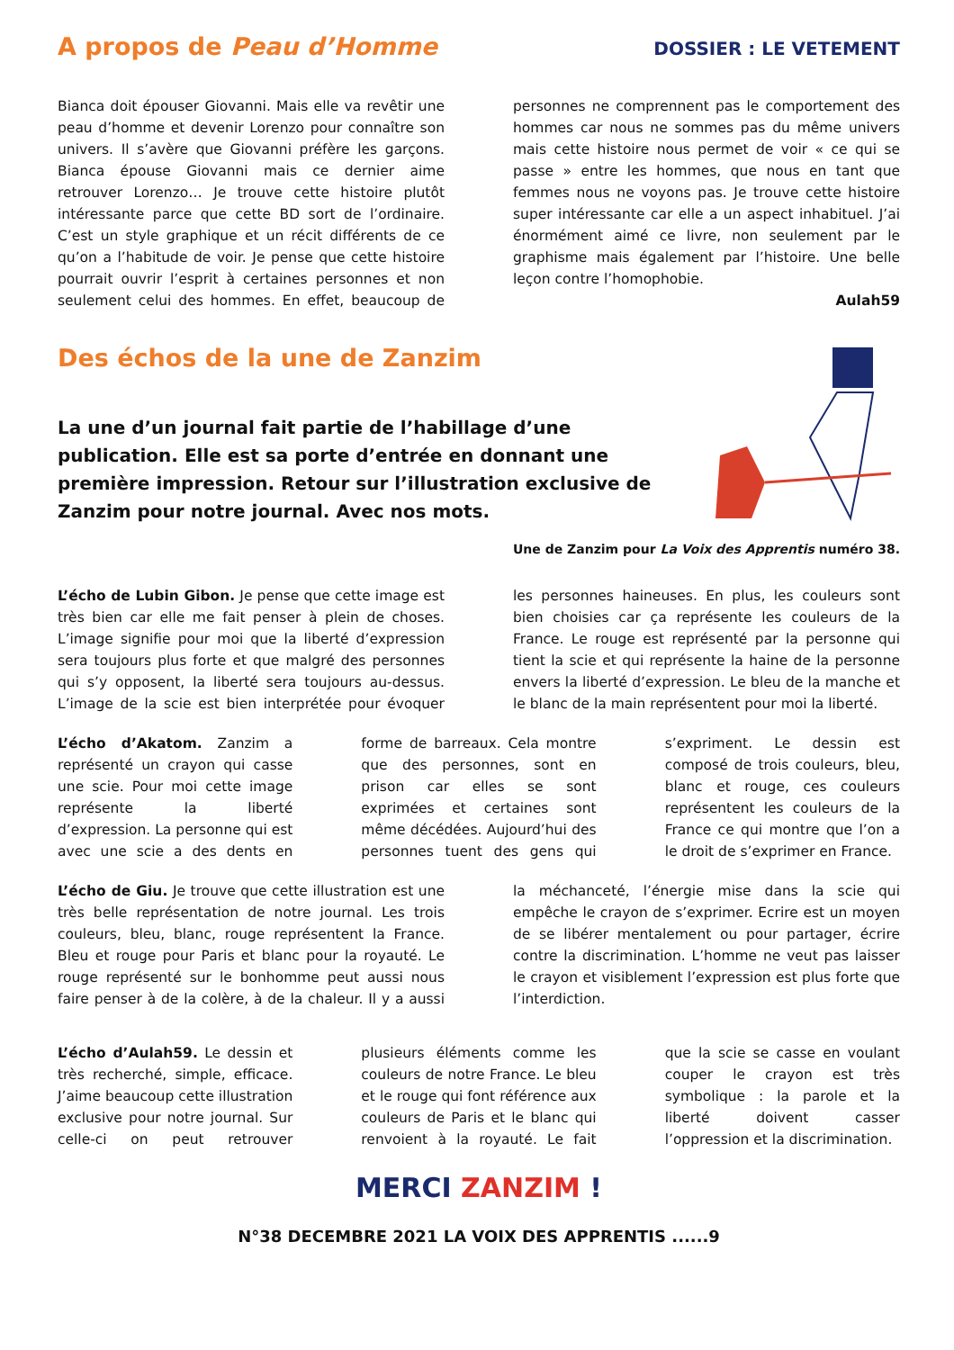A propos de Peau d’Homme
DOSSIER : LE VETEMENT
Bianca doit épouser Giovanni. Mais elle va revêtir une peau d’homme et devenir Lorenzo pour connaître son univers. Il s’avère que Giovanni préfère les garçons. Bianca épouse Giovanni mais ce dernier aime retrouver Lorenzo… Je trouve cette histoire plutôt intéressante parce que cette BD sort de l’ordinaire. C’est un style graphique et un récit différents de ce qu’on a l’habitude de voir. Je pense que cette histoire pourrait ouvrir l’esprit à certaines personnes et non seulement celui des hommes. En effet, beaucoup de personnes ne comprennent pas le comportement des hommes car nous ne sommes pas du même univers mais cette histoire nous permet de voir « ce qui se passe » entre les hommes, que nous en tant que femmes nous ne voyons pas. Je trouve cette histoire super intéressante car elle a un aspect inhabituel. J’ai énormément aimé ce livre, non seulement par le graphisme mais également par l’histoire. Une belle leçon contre l’homophobie.
Aulah59
Des échos de la une de Zanzim
La une d’un journal fait partie de l’habillage d’une publication. Elle est sa porte d’entrée en donnant une première impression. Retour sur l’illustration exclusive de Zanzim pour notre journal. Avec nos mots.
Une de Zanzim pour La Voix des Apprentis numéro 38.
L’écho de Lubin Gibon. Je pense que cette image est très bien car elle me fait penser à plein de choses. L’image signifie pour moi que la liberté d’expression sera toujours plus forte et que malgré des personnes qui s’y opposent, la liberté sera toujours au-dessus. L’image de la scie est bien interprétée pour évoquer les personnes haineuses. En plus, les couleurs sont bien choisies car ça représente les couleurs de la France. Le rouge est représenté par la personne qui tient la scie et qui représente la haine de la personne envers la liberté d’expression. Le bleu de la manche et le blanc de la main représentent pour moi la liberté.
L’écho d’Akatom. Zanzim a représenté un crayon qui casse une scie. Pour moi cette image représente la liberté d’expression. La personne qui est avec une scie a des dents en forme de barreaux. Cela montre que des personnes, sont en prison car elles se sont exprimées et certaines sont même décédées. Aujourd’hui des personnes tuent des gens qui s’expriment. Le dessin est composé de trois couleurs, bleu, blanc et rouge, ces couleurs représentent les couleurs de la France ce qui montre que l’on a le droit de s’exprimer en France.
L’écho de Giu. Je trouve que cette illustration est une très belle représentation de notre journal. Les trois couleurs, bleu, blanc, rouge représentent la France. Bleu et rouge pour Paris et blanc pour la royauté. Le rouge représenté sur le bonhomme peut aussi nous faire penser à de la colère, à de la chaleur. Il y a aussi la méchanceté, l’énergie mise dans la scie qui empêche le crayon de s’exprimer. Ecrire est un moyen de se libérer mentalement ou pour partager, écrire contre la discrimination. L’homme ne veut pas laisser le crayon et visiblement l’expression est plus forte que l’interdiction.
L’écho d’Aulah59. Le dessin et très recherché, simple, efficace. J’aime beaucoup cette illustration exclusive pour notre journal. Sur celle-ci on peut retrouver plusieurs éléments comme les couleurs de notre France. Le bleu et le rouge qui font référence aux couleurs de Paris et le blanc qui renvoient à la royauté. Le fait que la scie se casse en voulant couper le crayon est très symbolique : la parole et la liberté doivent casser l’oppression et la discrimination.
MERCI ZANZIM !
N°38 DECEMBRE 2021 LA VOIX DES APPRENTIS ......9